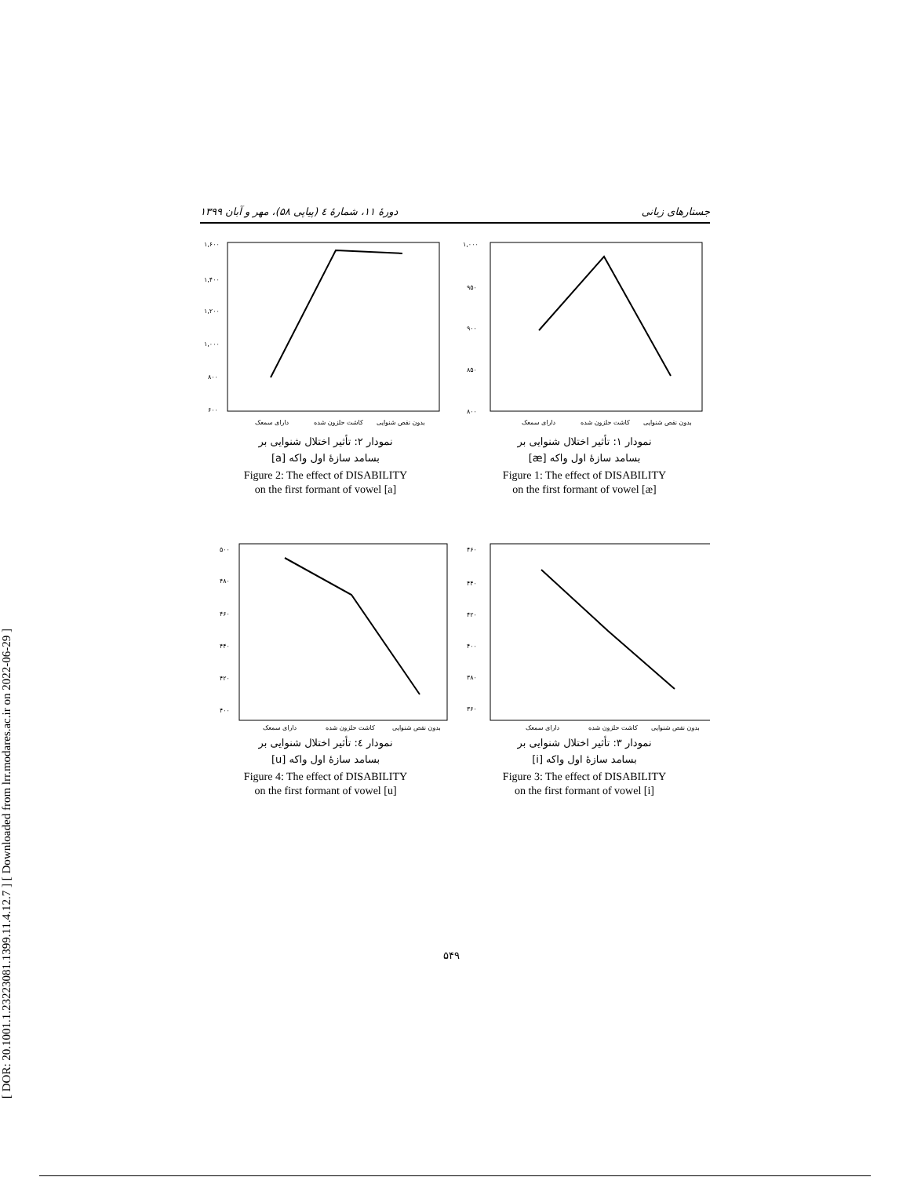[ DOR: 20.1001.1.23223081.1399.11.4.12.7 ] [ Downloaded from lrr.modares.ac.ir on 2022-06-29 ]
جستارهای زبانی دورهٔ ۱۱، شمارهٔ ٤ (پیاپی ۵۸)، مهر و آبان ۱۳۹۹
۱,۰۰۰
۹۵۰
۹۰۰
۸۵۰
۸۰۰
دارای سمعک
کاشت حلزون شده
بدون نقص شنوایی
نمودار ۱: تأثیر اختلال شنوایی بر
بسامد سازهٔ اول واکه [æ]
Figure 1: The effect of DISABILITY
on the first formant of vowel [æ]
۱,۶۰۰
۱,۴۰۰
۱,۲۰۰
۱,۰۰۰
۸۰۰
۶۰۰
دارای سمعک
کاشت حلزون شده
بدون نقص شنوایی
نمودار ۲: تأثیر اختلال شنوایی بر
بسامد سازهٔ اول واکه [a]
Figure 2: The effect of DISABILITY
on the first formant of vowel [a]
۴۶۰
۴۴۰
۴۲۰
۴۰۰
۳۸۰
۳۶۰
دارای سمعک
کاشت حلزون شده
بدون نقص شنوایی
نمودار ۳: تأثیر اختلال شنوایی بر
بسامد سازهٔ اول واکه [i]
Figure 3: The effect of DISABILITY
on the first formant of vowel [i]
۵۰۰
۴۸۰
۴۶۰
۴۴۰
۴۲۰
۴۰۰
دارای سمعک
کاشت حلزون شده
بدون نقص شنوایی
نمودار ٤: تأثیر اختلال شنوایی بر
بسامد سازهٔ اول واکه [u]
Figure 4: The effect of DISABILITY
on the first formant of vowel [u]
۵۴۹